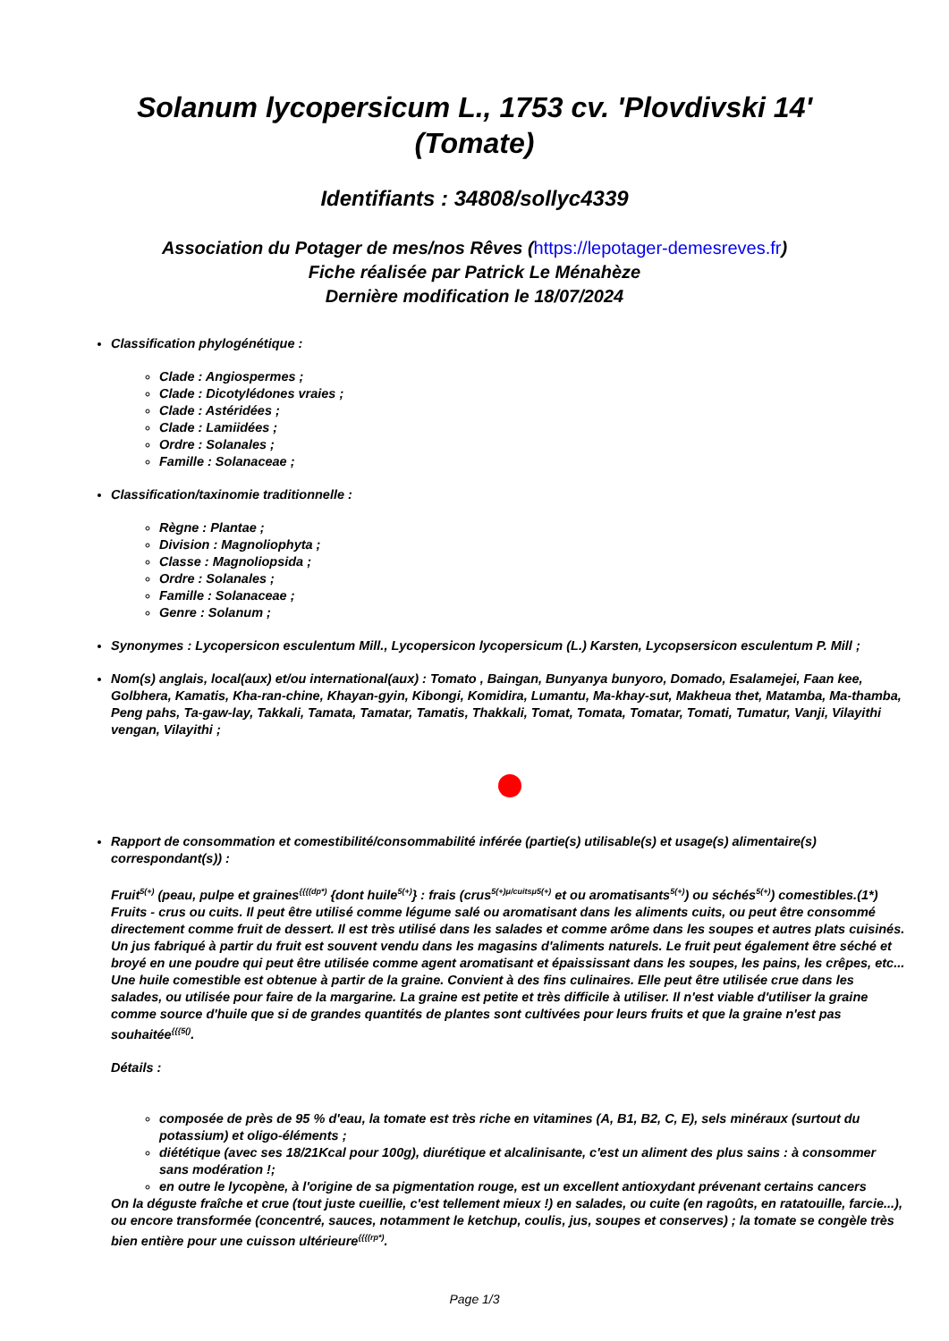Solanum lycopersicum L., 1753 cv. 'Plovdivski 14' (Tomate)
Identifiants : 34808/sollyc4339
Association du Potager de mes/nos Rêves (https://lepotager-demesreves.fr)
Fiche réalisée par Patrick Le Ménahèze
Dernière modification le 18/07/2024
Classification phylogénétique :
Clade : Angiospermes ;
Clade : Dicotylédones vraies ;
Clade : Astéridées ;
Clade : Lamiidées ;
Ordre : Solanales ;
Famille : Solanaceae ;
Classification/taxinomie traditionnelle :
Règne : Plantae ;
Division : Magnoliophyta ;
Classe : Magnoliopsida ;
Ordre : Solanales ;
Famille : Solanaceae ;
Genre : Solanum ;
Synonymes : Lycopersicon esculentum Mill., Lycopersicon lycopersicum (L.) Karsten, Lycopsersicon esculentum P. Mill ;
Nom(s) anglais, local(aux) et/ou international(aux) : Tomato , Baingan, Bunyanya bunyoro, Domado, Esalamejei, Faan kee, Golbhera, Kamatis, Kha-ran-chine, Khayan-gyin, Kibongi, Komidira, Lumantu, Ma-khay-sut, Makheua thet, Matamba, Ma-thamba, Peng pahs, Ta-gaw-lay, Takkali, Tamata, Tamatar, Tamatis, Thakkali, Tomat, Tomata, Tomatar, Tomati, Tumatur, Vanji, Vilayithi vengan, Vilayithi ;
Rapport de consommation et comestibilité/consommabilité inférée (partie(s) utilisable(s) et usage(s) alimentaire(s) correspondant(s)) :
Fruit<sup>5(+)</sup> (peau, pulpe et graines<sup>{{{(dp*)</sup> {dont huile<sup>5(+)</sup>} : frais (crus<sup>5(+)μ/cuitsμ5(+)</sup> et ou aromatisants<sup>5(+)</sup>) ou séchés<sup>5(+)</sup>) comestibles.(1*) Fruits - crus ou cuits. Il peut être utilisé comme légume salé ou aromatisant dans les aliments cuits, ou peut être consommé directement comme fruit de dessert. Il est très utilisé dans les salades et comme arôme dans les soupes et autres plats cuisinés. Un jus fabriqué à partir du fruit est souvent vendu dans les magasins d'aliments naturels. Le fruit peut également être séché et broyé en une poudre qui peut être utilisée comme agent aromatisant et épaississant dans les soupes, les pains, les crêpes, etc... Une huile comestible est obtenue à partir de la graine. Convient à des fins culinaires. Elle peut être utilisée crue dans les salades, ou utilisée pour faire de la margarine. La graine est petite et très difficile à utiliser. Il n'est viable d'utiliser la graine comme source d'huile que si de grandes quantités de plantes sont cultivées pour leurs fruits et que la graine n'est pas souhaitée<sup>{{{5()</sup>.
Détails :
composée de près de 95 % d'eau, la tomate est très riche en vitamines (A, B1, B2, C, E), sels minéraux (surtout du potassium) et oligo-éléments ;
diététique (avec ses 18/21Kcal pour 100g), diurétique et alcalinisante, c'est un aliment des plus sains : à consommer sans modération !;
en outre le lycopène, à l'origine de sa pigmentation rouge, est un excellent antioxydant prévenant certains cancers
On la déguste fraîche et crue (tout juste cueillie, c'est tellement mieux !) en salades, ou cuite (en ragoûts, en ratatouille, farcie...), ou encore transformée (concentré, sauces, notamment le ketchup, coulis, jus, soupes et conserves) ; la tomate se congèle très bien entière pour une cuisson ultérieure<sup>{{{(rp*)</sup>.
Page 1/3